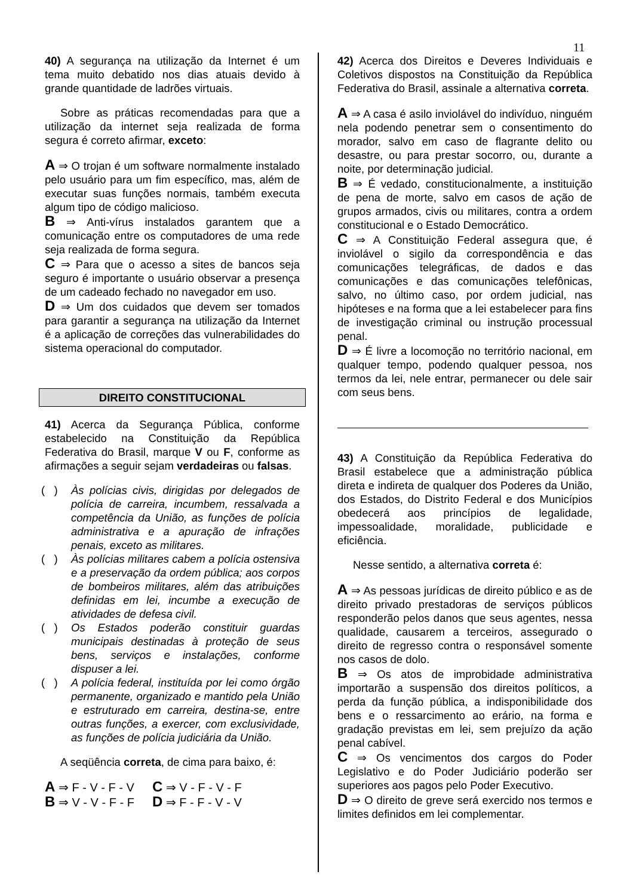11
40) A segurança na utilização da Internet é um tema muito debatido nos dias atuais devido à grande quantidade de ladrões virtuais.
Sobre as práticas recomendadas para que a utilização da internet seja realizada de forma segura é correto afirmar, exceto:
A ⇒ O trojan é um software normalmente instalado pelo usuário para um fim específico, mas, além de executar suas funções normais, também executa algum tipo de código malicioso.
B ⇒ Anti-vírus instalados garantem que a comunicação entre os computadores de uma rede seja realizada de forma segura.
C ⇒ Para que o acesso a sites de bancos seja seguro é importante o usuário observar a presença de um cadeado fechado no navegador em uso.
D ⇒ Um dos cuidados que devem ser tomados para garantir a segurança na utilização da Internet é a aplicação de correções das vulnerabilidades do sistema operacional do computador.
DIREITO CONSTITUCIONAL
41) Acerca da Segurança Pública, conforme estabelecido na Constituição da República Federativa do Brasil, marque V ou F, conforme as afirmações a seguir sejam verdadeiras ou falsas.
( ) Às polícias civis, dirigidas por delegados de polícia de carreira, incumbem, ressalvada a competência da União, as funções de polícia administrativa e a apuração de infrações penais, exceto as militares.
( ) Às polícias militares cabem a polícia ostensiva e a preservação da ordem pública; aos corpos de bombeiros militares, além das atribuições definidas em lei, incumbe a execução de atividades de defesa civil.
( ) Os Estados poderão constituir guardas municipais destinadas à proteção de seus bens, serviços e instalações, conforme dispuser a lei.
( ) A polícia federal, instituída por lei como órgão permanente, organizado e mantido pela União e estruturado em carreira, destina-se, entre outras funções, a exercer, com exclusividade, as funções de polícia judiciária da União.
A seqüência correta, de cima para baixo, é:
| A ⇒ F - V - F - V | C ⇒ V - F - V - F |
| B ⇒ V - V - F - F | D ⇒ F - F - V - V |
42) Acerca dos Direitos e Deveres Individuais e Coletivos dispostos na Constituição da República Federativa do Brasil, assinale a alternativa correta.
A ⇒ A casa é asilo inviolável do indivíduo, ninguém nela podendo penetrar sem o consentimento do morador, salvo em caso de flagrante delito ou desastre, ou para prestar socorro, ou, durante a noite, por determinação judicial.
B ⇒ É vedado, constitucionalmente, a instituição de pena de morte, salvo em casos de ação de grupos armados, civis ou militares, contra a ordem constitucional e o Estado Democrático.
C ⇒ A Constituição Federal assegura que, é inviolável o sigilo da correspondência e das comunicações telegráficas, de dados e das comunicações e das comunicações telefônicas, salvo, no último caso, por ordem judicial, nas hipóteses e na forma que a lei estabelecer para fins de investigação criminal ou instrução processual penal.
D ⇒ É livre a locomoção no território nacional, em qualquer tempo, podendo qualquer pessoa, nos termos da lei, nele entrar, permanecer ou dele sair com seus bens.
43) A Constituição da República Federativa do Brasil estabelece que a administração pública direta e indireta de qualquer dos Poderes da União, dos Estados, do Distrito Federal e dos Municípios obedecerá aos princípios de legalidade, impessoalidade, moralidade, publicidade e eficiência.
Nesse sentido, a alternativa correta é:
A ⇒ As pessoas jurídicas de direito público e as de direito privado prestadoras de serviços públicos responderão pelos danos que seus agentes, nessa qualidade, causarem a terceiros, assegurado o direito de regresso contra o responsável somente nos casos de dolo.
B ⇒ Os atos de improbidade administrativa importarão a suspensão dos direitos políticos, a perda da função pública, a indisponibilidade dos bens e o ressarcimento ao erário, na forma e gradação previstas em lei, sem prejuízo da ação penal cabível.
C ⇒ Os vencimentos dos cargos do Poder Legislativo e do Poder Judiciário poderão ser superiores aos pagos pelo Poder Executivo.
D ⇒ O direito de greve será exercido nos termos e limites definidos em lei complementar.